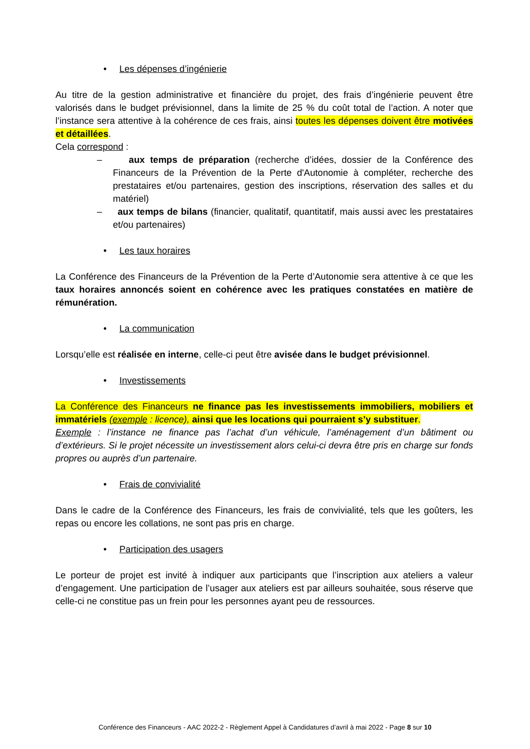• Les dépenses d’ingénierie
Au titre de la gestion administrative et financière du projet, des frais d’ingénierie peuvent être valorisés dans le budget prévisionnel, dans la limite de 25 % du coût total de l’action. A noter que l’instance sera attentive à la cohérence de ces frais, ainsi toutes les dépenses doivent être motivées et détaillées.
Cela correspond :
– aux temps de préparation (recherche d’idées, dossier de la Conférence des Financeurs de la Prévention de la Perte d'Autonomie à compléter, recherche des prestataires et/ou partenaires, gestion des inscriptions, réservation des salles et du matériel)
– aux temps de bilans (financier, qualitatif, quantitatif, mais aussi avec les prestataires et/ou partenaires)
• Les taux horaires
La Conférence des Financeurs de la Prévention de la Perte d’Autonomie sera attentive à ce que les taux horaires annoncés soient en cohérence avec les pratiques constatées en matière de rémunération.
• La communication
Lorsqu’elle est réalisée en interne, celle-ci peut être avisée dans le budget prévisionnel.
• Investissements
La Conférence des Financeurs ne finance pas les investissements immobiliers, mobiliers et immatériels (exemple : licence), ainsi que les locations qui pourraient s’y substituer.
Exemple : l’instance ne finance pas l’achat d’un véhicule, l’aménagement d’un bâtiment ou d’extérieurs. Si le projet nécessite un investissement alors celui-ci devra être pris en charge sur fonds propres ou auprès d’un partenaire.
• Frais de convivialité
Dans le cadre de la Conférence des Financeurs, les frais de convivialité, tels que les goûters, les repas ou encore les collations, ne sont pas pris en charge.
• Participation des usagers
Le porteur de projet est invité à indiquer aux participants que l’inscription aux ateliers a valeur d’engagement. Une participation de l’usager aux ateliers est par ailleurs souhaitée, sous réserve que celle-ci ne constitue pas un frein pour les personnes ayant peu de ressources.
Conférence des Financeurs - AAC 2022-2 - Règlement Appel à Candidatures d’avril à mai 2022 - Page 8 sur 10